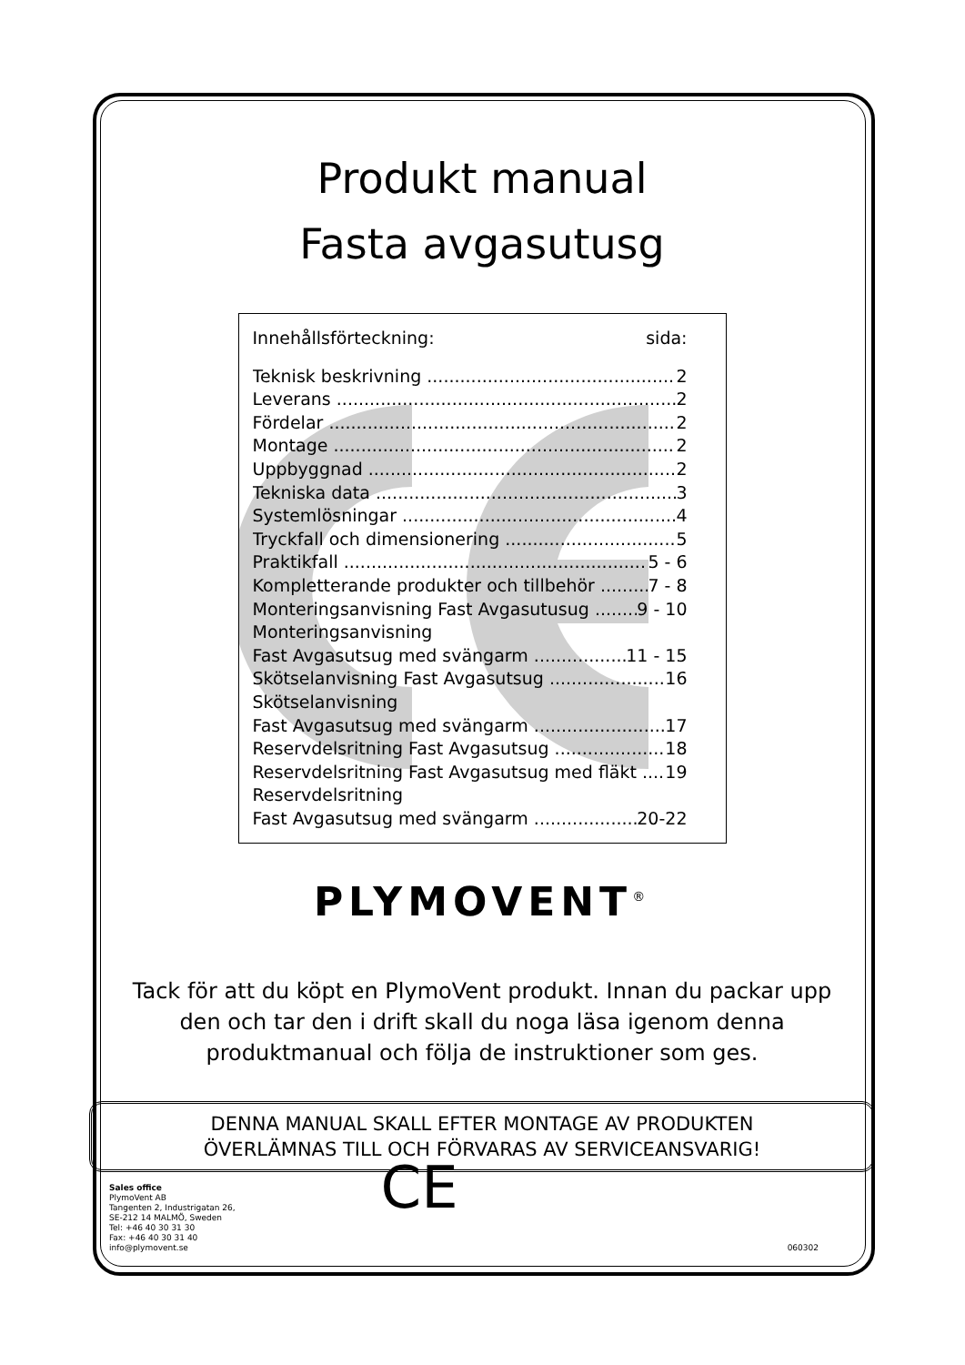Produkt manual
Fasta avgasutusg
Innehållsförteckning: sida:
Teknisk beskrivning 2
Leverans 2
Fördelar 2
Montage 2
Uppbyggnad 2
Tekniska data 3
Systemlösningar 4
Tryckfall och dimensionering 5
Praktikfall 5 - 6
Kompletterande produkter och tillbehör 7 - 8
Monteringsanvisning Fast Avgasutusug 9 - 10
Monteringsanvisning
Fast Avgasutsug med svängarm 11 - 15
Skötselanvisning Fast Avgasutsug 16
Skötselanvisning
Fast Avgasutsug med svängarm 17
Reservdelsritning Fast Avgasutsug 18
Reservdelsritning Fast Avgasutsug med fläkt 19
Reservdelsritning
Fast Avgasutsug med svängarm 20-22
PLYMOVENT<sup>®</sup>
Tack för att du köpt en PlymoVent produkt. Innan du packar upp den och tar den i drift skall du noga läsa igenom denna produktmanual och följa de instruktioner som ges.
DENNA MANUAL SKALL EFTER MONTAGE AV PRODUKTEN
ÖVERLÄMNAS TILL OCH FÖRVARAS AV SERVICEANSVARIG!
Sales office
PlymoVent AB
Tangenten 2, Industrigatan 26,
SE-212 14 MALMÖ, Sweden
Tel: +46 40 30 31 30
Fax: +46 40 30 31 40
info@plymovent.se
CE
060302